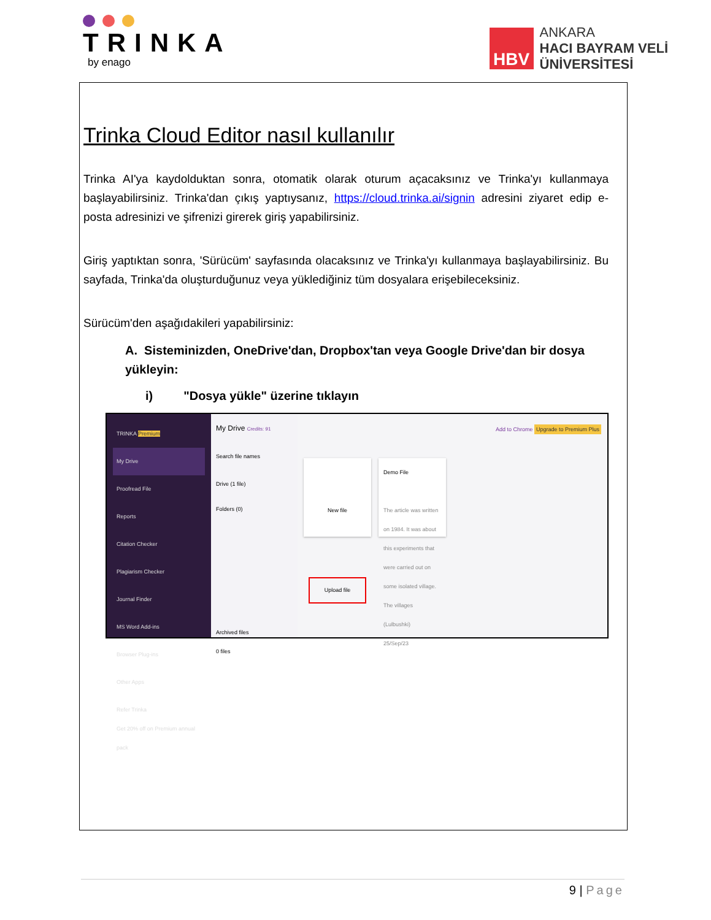TRINKA
by enago
HBV
ANKARA
HACI BAYRAM VELİ
ÜNİVERSİTESİ
Trinka Cloud Editor nasıl kullanılır
Trinka AI'ya kaydoldu­ktan sonra, otomatik olarak oturum açacaksınız ve Trinka'yı kullanmaya başlayabilirsiniz. Trinka'dan çıkış yaptıysanız, https://cloud.trinka.ai/signin adresini ziyaret edip e-posta adresinizi ve şifrenizi girerek giriş yapabilirsiniz.
Giriş yaptıktan sonra, 'Sürücüm' sayfasında olacaksınız ve Trinka'yı kullanmaya başlayabilirsiniz. Bu sayfada, Trinka'da oluşturduğunuz veya yüklediğiniz tüm dosyalara erişebileceksiniz.
Sürücüm'den aşağıdakileri yapabilirsiniz:
A. Sisteminizden, OneDrive'dan, Dropbox'tan veya Google Drive'dan bir dosya yükleyin:
i) "Dosya yükle" üzerine tıklayın
TRINKA Premium
My Drive
Proofread File
Reports
Citation Checker
Plagiarism Checker
Journal Finder
MS Word Add-ins
Browser Plug-ins
Other Apps
Refer Trinka
Get 20% off on Premium annual pack
My Drive Credits: 91
Search file names
Drive (1 file)
Folders (0)
Archived files
0 files
Add to Chrome Upgrade to Premium Plus
New file
Upload file
Demo File
The article was written on 1984. It was about this experiments that were carried out on some isolated village. The villages (Lulbushki)
25/Sep/23
9 | Page